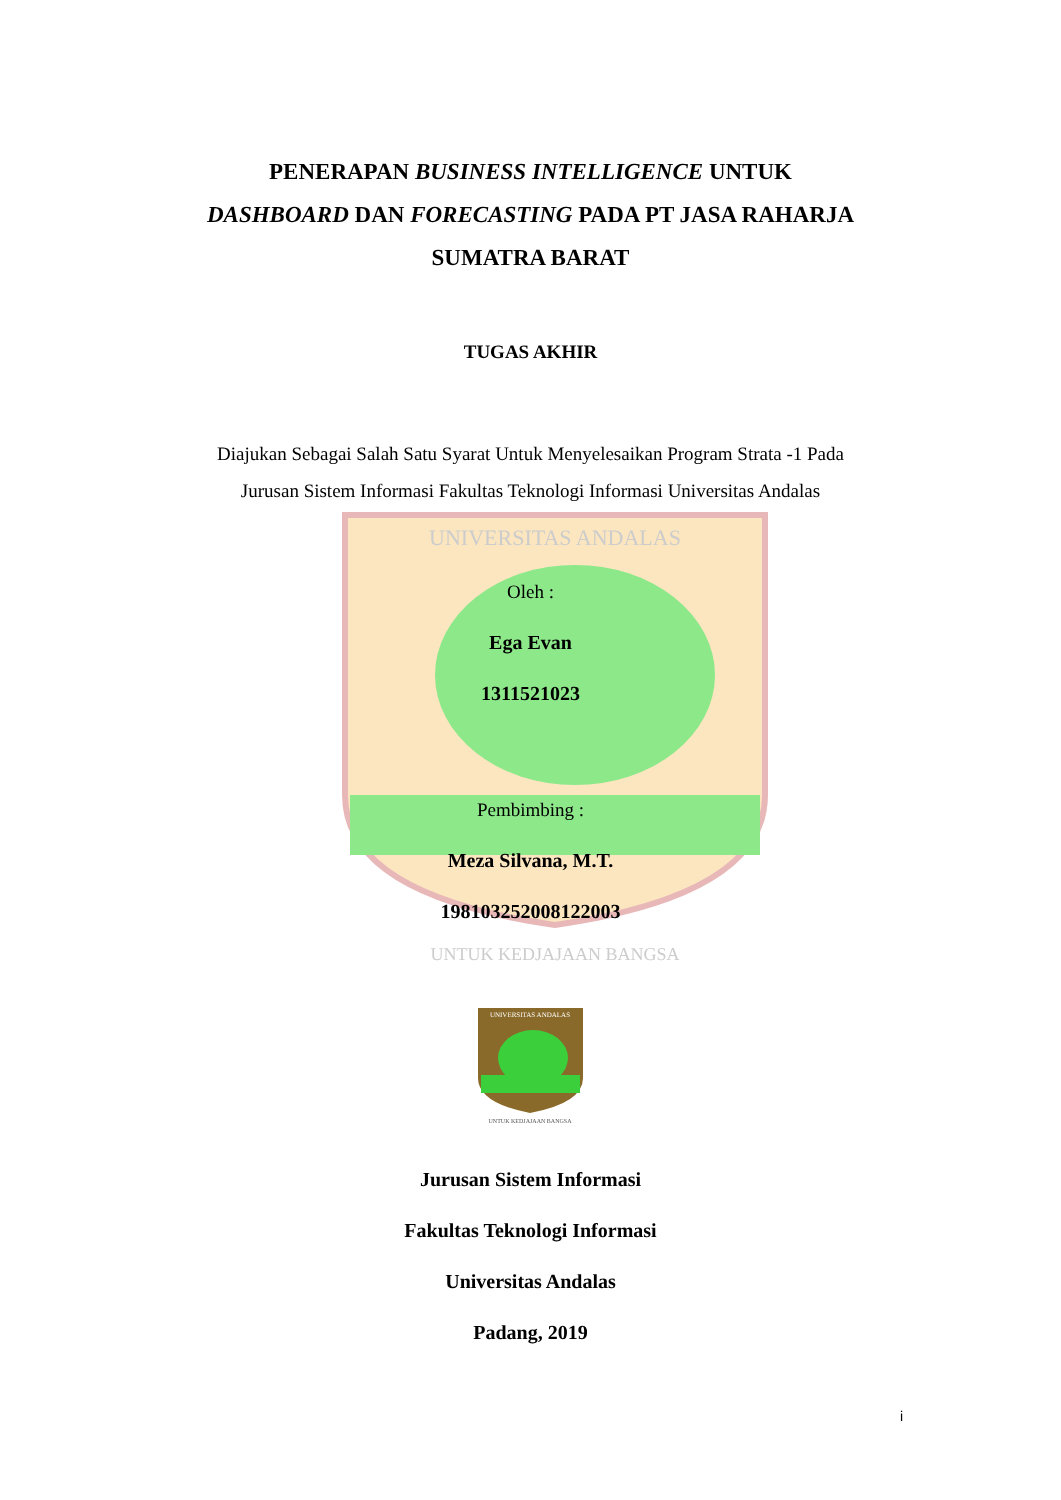UNIVERSITAS ANDALAS
UNTUK KEDJAJAAN BANGSA
PENERAPAN BUSINESS INTELLIGENCE UNTUK
DASHBOARD DAN FORECASTING PADA PT JASA RAHARJA
SUMATRA BARAT
TUGAS AKHIR
Diajukan Sebagai Salah Satu Syarat Untuk Menyelesaikan Program Strata -1 Pada
Jurusan Sistem Informasi Fakultas Teknologi Informasi Universitas Andalas
Oleh :
Ega Evan
1311521023
Pembimbing :
Meza Silvana, M.T.
198103252008122003
UNIVERSITAS ANDALAS
UNTUK KEDJAJAAN BANGSA
Jurusan Sistem Informasi
Fakultas Teknologi Informasi
Universitas Andalas
Padang, 2019
i